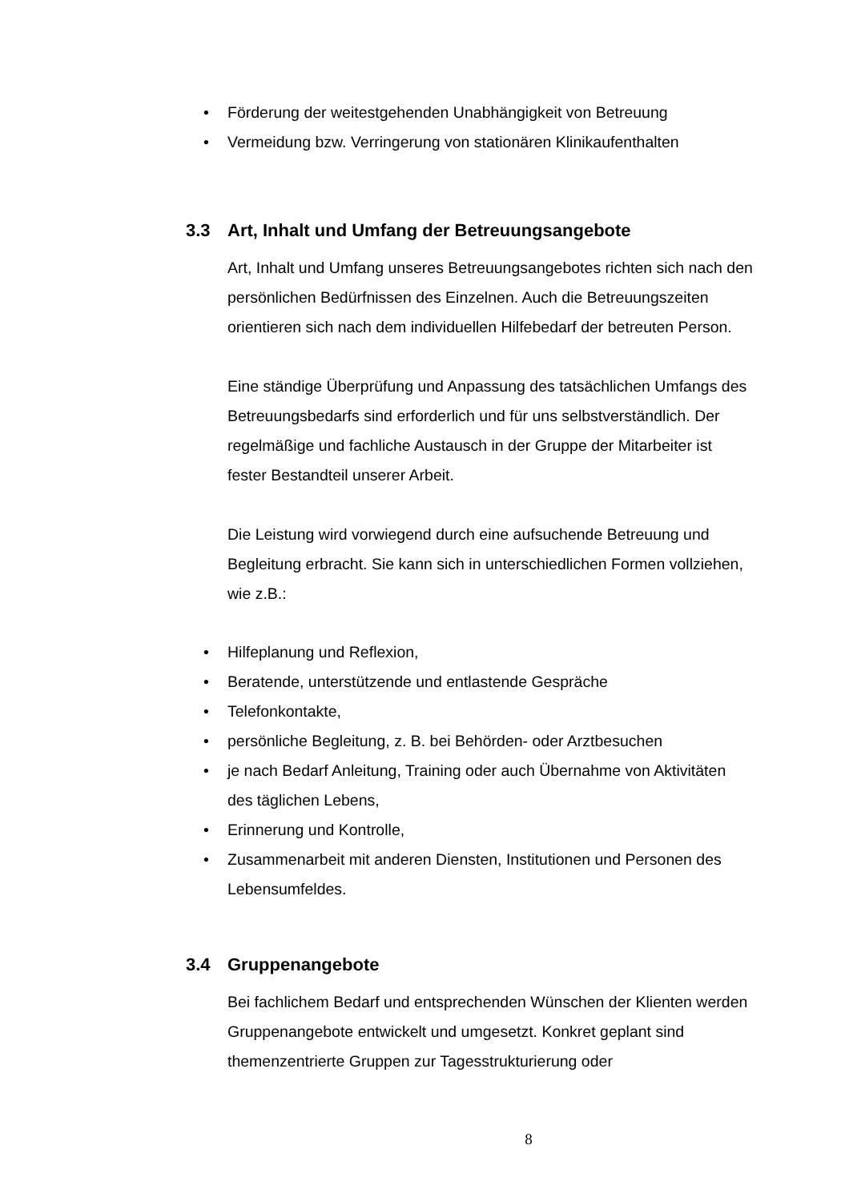• Förderung der weitestgehenden Unabhängigkeit von Betreuung
• Vermeidung bzw. Verringerung von stationären Klinikaufenthalten
3.3 Art, Inhalt und Umfang der Betreuungsangebote
Art, Inhalt und Umfang unseres Betreuungsangebotes richten sich nach den persönlichen Bedürfnissen des Einzelnen. Auch die Betreuungszeiten orientieren sich nach dem individuellen Hilfebedarf der betreuten Person.
Eine ständige Überprüfung und Anpassung des tatsächlichen Umfangs des Betreuungsbedarfs sind erforderlich und für uns selbstverständlich. Der regelmäßige und fachliche Austausch in der Gruppe der Mitarbeiter ist fester Bestandteil unserer Arbeit.
Die Leistung wird vorwiegend durch eine aufsuchende Betreuung und Begleitung erbracht. Sie kann sich in unterschiedlichen Formen vollziehen, wie z.B.:
• Hilfeplanung und Reflexion,
• Beratende, unterstützende und entlastende Gespräche
• Telefonkontakte,
• persönliche Begleitung, z. B. bei Behörden- oder Arztbesuchen
• je nach Bedarf Anleitung, Training oder auch Übernahme von Aktivitäten des täglichen Lebens,
• Erinnerung und Kontrolle,
• Zusammenarbeit mit anderen Diensten, Institutionen und Personen des Lebensumfeldes.
3.4 Gruppenangebote
Bei fachlichem Bedarf und entsprechenden Wünschen der Klienten werden Gruppenangebote entwickelt und umgesetzt. Konkret geplant sind themenzentrierte Gruppen zur Tagesstrukturierung oder
8